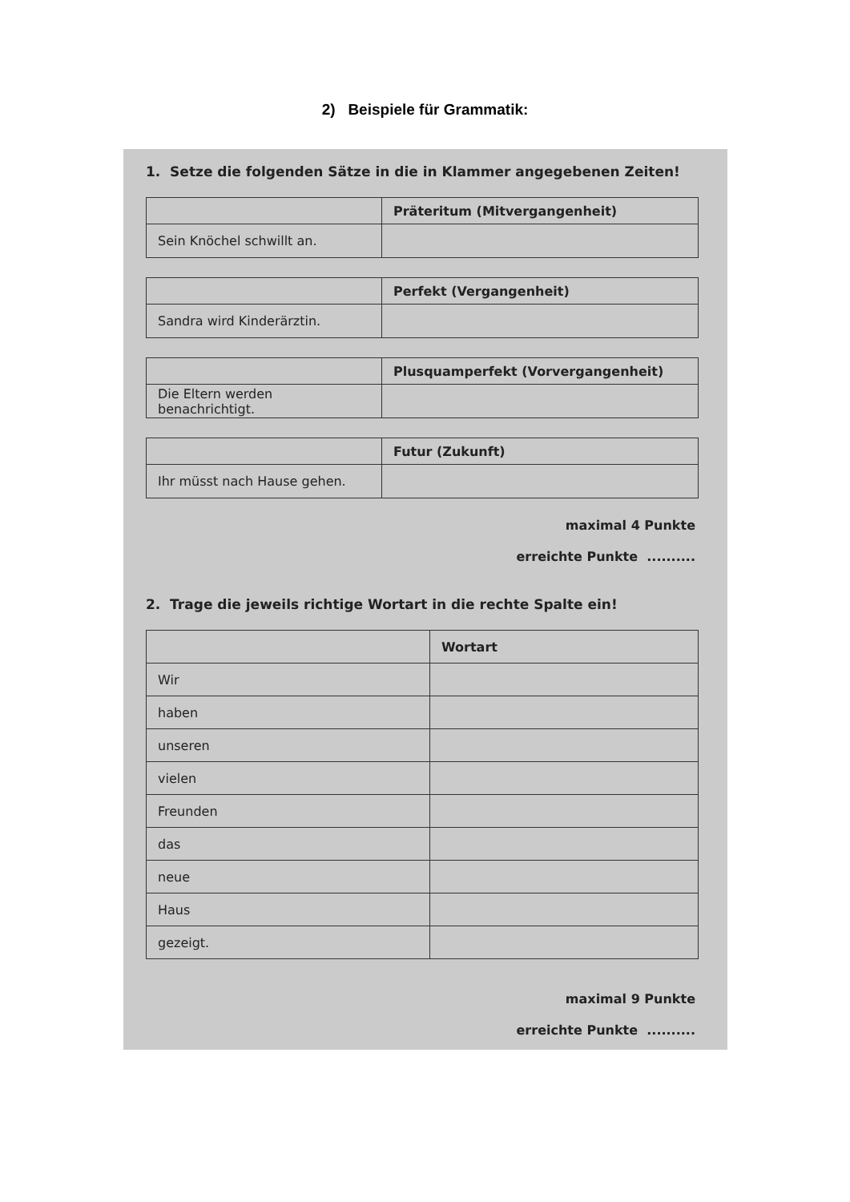2) Beispiele für Grammatik:
1. Setze die folgenden Sätze in die in Klammer angegebenen Zeiten!
| | Präteritum (Mitvergangenheit) |
| --- | --- |
| Sein Knöchel schwillt an. | |
| | Perfekt (Vergangenheit) |
| --- | --- |
| Sandra wird Kinderärztin. | |
| | Plusquamperfekt (Vorvergangenheit) |
| --- | --- |
| Die Eltern werden benachrichtigt. | |
| | Futur (Zukunft) |
| --- | --- |
| Ihr müsst nach Hause gehen. | |
maximal 4 Punkte
erreichte Punkte ..........
2. Trage die jeweils richtige Wortart in die rechte Spalte ein!
| | Wortart |
| --- | --- |
| Wir | |
| haben | |
| unseren | |
| vielen | |
| Freunden | |
| das | |
| neue | |
| Haus | |
| gezeigt. | |
maximal 9 Punkte
erreichte Punkte ..........